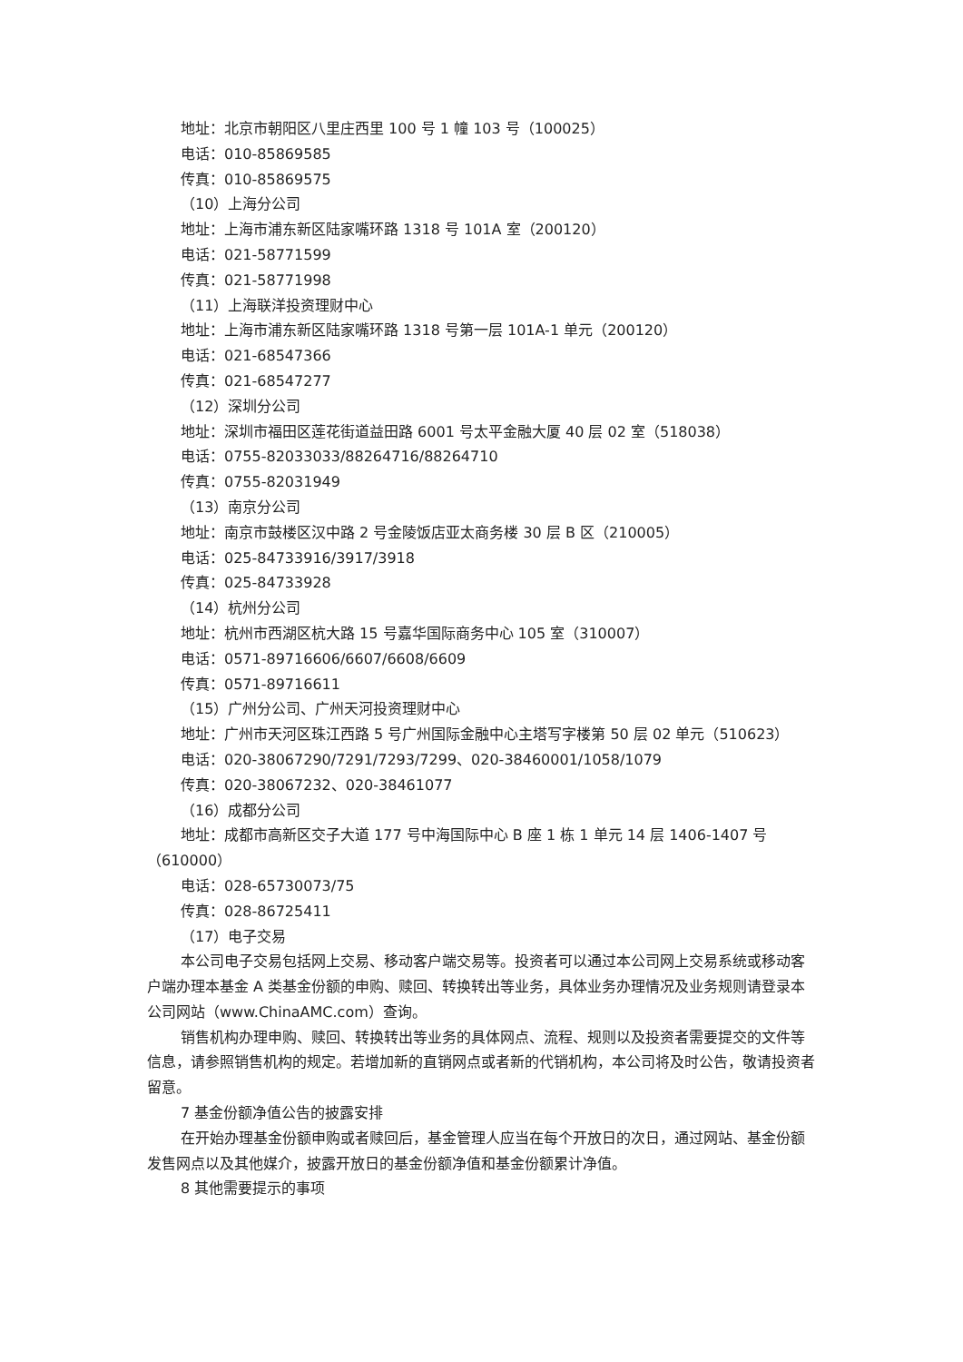地址：北京市朝阳区八里庄西里 100 号 1 幢 103 号（100025）
电话：010-85869585
传真：010-85869575
（10）上海分公司
地址：上海市浦东新区陆家嘴环路 1318 号 101A 室（200120）
电话：021-58771599
传真：021-58771998
（11）上海联洋投资理财中心
地址：上海市浦东新区陆家嘴环路 1318 号第一层 101A-1 单元（200120）
电话：021-68547366
传真：021-68547277
（12）深圳分公司
地址：深圳市福田区莲花街道益田路 6001 号太平金融大厦 40 层 02 室（518038）
电话：0755-82033033/88264716/88264710
传真：0755-82031949
（13）南京分公司
地址：南京市鼓楼区汉中路 2 号金陵饭店亚太商务楼 30 层 B 区（210005）
电话：025-84733916/3917/3918
传真：025-84733928
（14）杭州分公司
地址：杭州市西湖区杭大路 15 号嘉华国际商务中心 105 室（310007）
电话：0571-89716606/6607/6608/6609
传真：0571-89716611
（15）广州分公司、广州天河投资理财中心
地址：广州市天河区珠江西路 5 号广州国际金融中心主塔写字楼第 50 层 02 单元（510623）
电话：020-38067290/7291/7293/7299、020-38460001/1058/1079
传真：020-38067232、020-38461077
（16）成都分公司
地址：成都市高新区交子大道 177 号中海国际中心 B 座 1 栋 1 单元 14 层 1406-1407 号（610000）
电话：028-65730073/75
传真：028-86725411
（17）电子交易
本公司电子交易包括网上交易、移动客户端交易等。投资者可以通过本公司网上交易系统或移动客户端办理本基金 A 类基金份额的申购、赎回、转换转出等业务，具体业务办理情况及业务规则请登录本公司网站（www.ChinaAMC.com）查询。
销售机构办理申购、赎回、转换转出等业务的具体网点、流程、规则以及投资者需要提交的文件等信息，请参照销售机构的规定。若增加新的直销网点或者新的代销机构，本公司将及时公告，敬请投资者留意。
7 基金份额净值公告的披露安排
在开始办理基金份额申购或者赎回后，基金管理人应当在每个开放日的次日，通过网站、基金份额发售网点以及其他媒介，披露开放日的基金份额净值和基金份额累计净值。
8 其他需要提示的事项